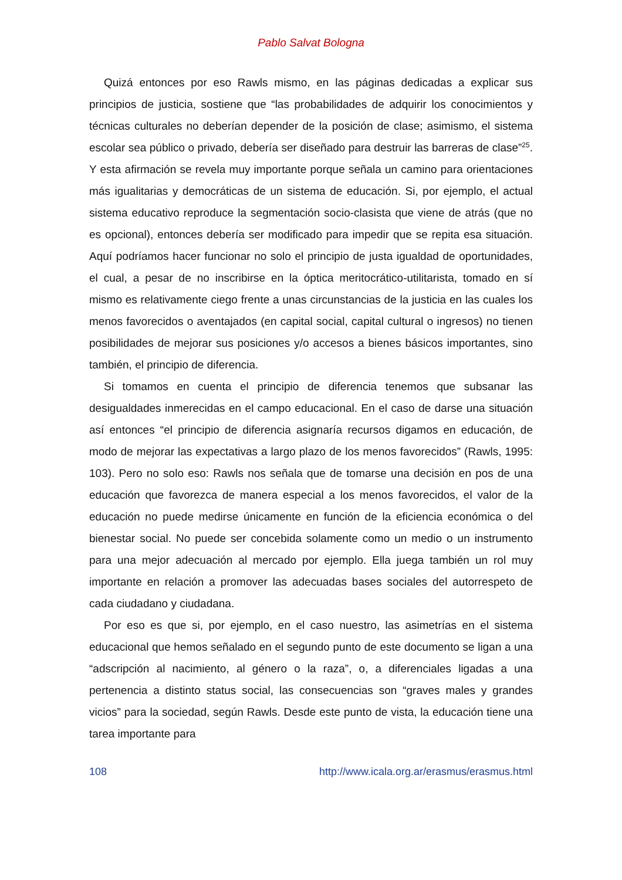Pablo Salvat Bologna
Quizá entonces por eso Rawls mismo, en las páginas dedicadas a explicar sus principios de justicia, sostiene que “las probabilidades de adquirir los conocimientos y técnicas culturales no deberían depender de la posición de clase; asimismo, el sistema escolar sea público o privado, debería ser diseñado para destruir las barreras de clase”<sup>25</sup>. Y esta afirmación se revela muy importante porque señala un camino para orientaciones más igualitarias y democráticas de un sistema de educación. Si, por ejemplo, el actual sistema educativo reproduce la segmentación socio-clasista que viene de atrás (que no es opcional), entonces debería ser modificado para impedir que se repita esa situación. Aquí podríamos hacer funcionar no solo el principio de justa igualdad de oportunidades, el cual, a pesar de no inscribirse en la óptica meritocrático-utilitarista, tomado en sí mismo es relativamente ciego frente a unas circunstancias de la justicia en las cuales los menos favorecidos o aventajados (en capital social, capital cultural o ingresos) no tienen posibilidades de mejorar sus posiciones y/o accesos a bienes básicos importantes, sino también, el principio de diferencia.
Si tomamos en cuenta el principio de diferencia tenemos que subsanar las desigualdades inmerecidas en el campo educacional. En el caso de darse una situación así entonces “el principio de diferencia asignaría recursos digamos en educación, de modo de mejorar las expectativas a largo plazo de los menos favorecidos” (Rawls, 1995: 103). Pero no solo eso: Rawls nos señala que de tomarse una decisión en pos de una educación que favorezca de manera especial a los menos favorecidos, el valor de la educación no puede medirse únicamente en función de la eficiencia económica o del bienestar social. No puede ser concebida solamente como un medio o un instrumento para una mejor adecuación al mercado por ejemplo. Ella juega también un rol muy importante en relación a promover las adecuadas bases sociales del autorrespeto de cada ciudadano y ciudadana.
Por eso es que si, por ejemplo, en el caso nuestro, las asimetrías en el sistema educacional que hemos señalado en el segundo punto de este documento se ligan a una “adscripción al nacimiento, al género o la raza”, o, a diferenciales ligadas a una pertenencia a distinto status social, las consecuencias son “graves males y grandes vicios” para la sociedad, según Rawls. Desde este punto de vista, la educación tiene una tarea importante para
108 http://www.icala.org.ar/erasmus/erasmus.html